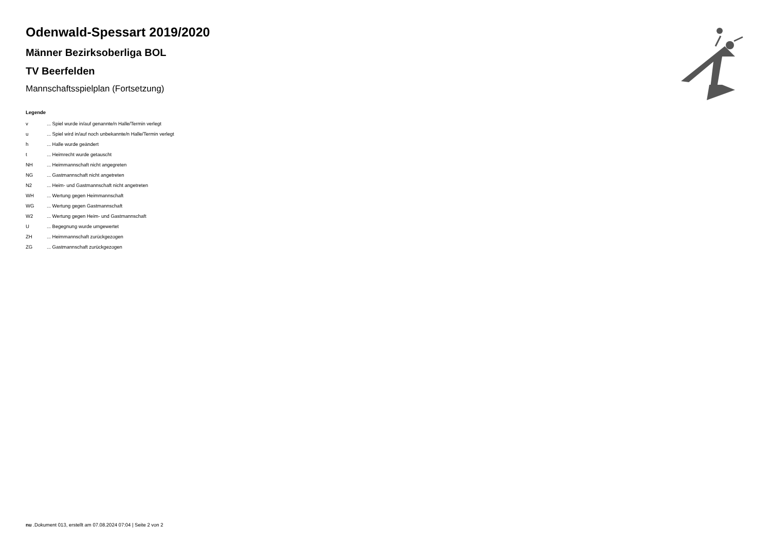Odenwald-Spessart 2019/2020
Männer Bezirksoberliga BOL
TV Beerfelden
Mannschaftsspielplan (Fortsetzung)
Legende
| v | ... Spiel wurde in/auf genannte/n Halle/Termin verlegt |
| u | ... Spiel wird in/auf noch unbekannte/n Halle/Termin verlegt |
| h | ... Halle wurde geändert |
| t | ... Heimrecht wurde getauscht |
| NH | ... Heimmannschaft nicht angegreten |
| NG | ... Gastmannschaft nicht angetreten |
| N2 | ... Heim- und Gastmannschaft nicht angetreten |
| WH | ... Wertung gegen Heimmannschaft |
| WG | ... Wertung gegen Gastmannschaft |
| W2 | ... Wertung gegen Heim- und Gastmannschaft |
| U | ... Begegnung wurde umgewertet |
| ZH | ... Heimmannschaft zurückgezogen |
| ZG | ... Gastmannschaft zurückgezogen |
nu .Dokument 013, erstellt am 07.08.2024 07:04 | Seite 2 von 2